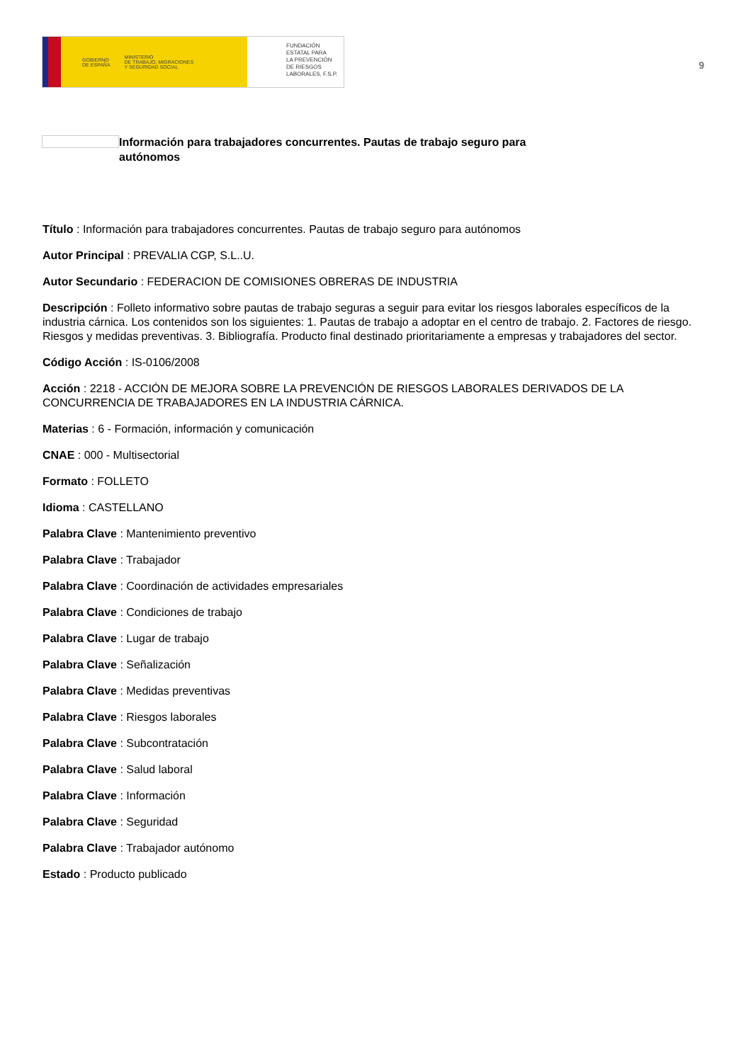GOBIERNO
DE ESPAÑA MINISTERIO
DE TRABAJO, MIGRACIONES
Y SEGURIDAD SOCIAL
FUNDACIÓN
ESTATAL PARA
LA PREVENCIÓN
DE RIESGOS
LABORALES, F.S.P.
9
Información para trabajadores concurrentes. Pautas de trabajo seguro para autónomos
Título : Información para trabajadores concurrentes. Pautas de trabajo seguro para autónomos
Autor Principal : PREVALIA CGP, S.L..U.
Autor Secundario : FEDERACION DE COMISIONES OBRERAS DE INDUSTRIA
Descripción : Folleto informativo sobre pautas de trabajo seguras a seguir para evitar los riesgos laborales específicos de la industria cárnica. Los contenidos son los siguientes: 1. Pautas de trabajo a adoptar en el centro de trabajo. 2. Factores de riesgo. Riesgos y medidas preventivas. 3. Bibliografía. Producto final destinado prioritariamente a empresas y trabajadores del sector.
Código Acción : IS-0106/2008
Acción : 2218 - ACCIÓN DE MEJORA SOBRE LA PREVENCIÓN DE RIESGOS LABORALES DERIVADOS DE LA CONCURRENCIA DE TRABAJADORES EN LA INDUSTRIA CÁRNICA.
Materias : 6 - Formación, información y comunicación
CNAE : 000 - Multisectorial
Formato : FOLLETO
Idioma : CASTELLANO
Palabra Clave : Mantenimiento preventivo
Palabra Clave : Trabajador
Palabra Clave : Coordinación de actividades empresariales
Palabra Clave : Condiciones de trabajo
Palabra Clave : Lugar de trabajo
Palabra Clave : Señalización
Palabra Clave : Medidas preventivas
Palabra Clave : Riesgos laborales
Palabra Clave : Subcontratación
Palabra Clave : Salud laboral
Palabra Clave : Información
Palabra Clave : Seguridad
Palabra Clave : Trabajador autónomo
Estado : Producto publicado